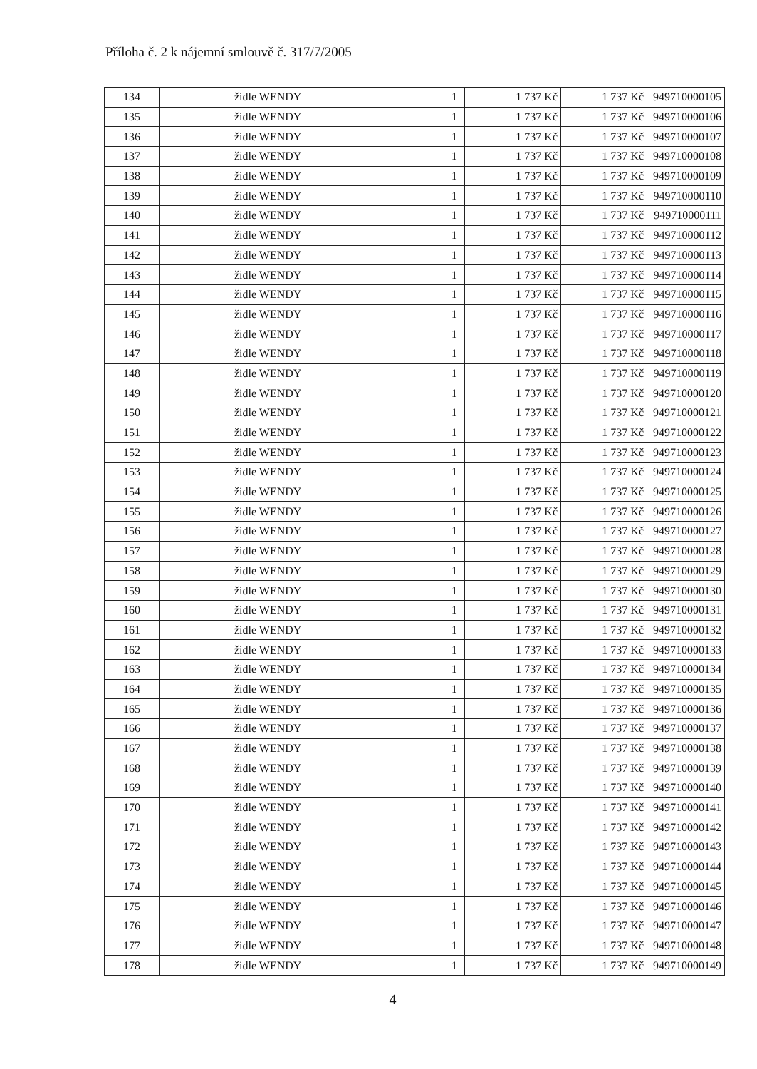Příloha č. 2 k nájemní smlouvě č. 317/7/2005
| 134 | | židle WENDY | 1 | 1 737 Kč | 1 737 Kč | 949710000105 |
| 135 | | židle WENDY | 1 | 1 737 Kč | 1 737 Kč | 949710000106 |
| 136 | | židle WENDY | 1 | 1 737 Kč | 1 737 Kč | 949710000107 |
| 137 | | židle WENDY | 1 | 1 737 Kč | 1 737 Kč | 949710000108 |
| 138 | | židle WENDY | 1 | 1 737 Kč | 1 737 Kč | 949710000109 |
| 139 | | židle WENDY | 1 | 1 737 Kč | 1 737 Kč | 949710000110 |
| 140 | | židle WENDY | 1 | 1 737 Kč | 1 737 Kč | 949710000111 |
| 141 | | židle WENDY | 1 | 1 737 Kč | 1 737 Kč | 949710000112 |
| 142 | | židle WENDY | 1 | 1 737 Kč | 1 737 Kč | 949710000113 |
| 143 | | židle WENDY | 1 | 1 737 Kč | 1 737 Kč | 949710000114 |
| 144 | | židle WENDY | 1 | 1 737 Kč | 1 737 Kč | 949710000115 |
| 145 | | židle WENDY | 1 | 1 737 Kč | 1 737 Kč | 949710000116 |
| 146 | | židle WENDY | 1 | 1 737 Kč | 1 737 Kč | 949710000117 |
| 147 | | židle WENDY | 1 | 1 737 Kč | 1 737 Kč | 949710000118 |
| 148 | | židle WENDY | 1 | 1 737 Kč | 1 737 Kč | 949710000119 |
| 149 | | židle WENDY | 1 | 1 737 Kč | 1 737 Kč | 949710000120 |
| 150 | | židle WENDY | 1 | 1 737 Kč | 1 737 Kč | 949710000121 |
| 151 | | židle WENDY | 1 | 1 737 Kč | 1 737 Kč | 949710000122 |
| 152 | | židle WENDY | 1 | 1 737 Kč | 1 737 Kč | 949710000123 |
| 153 | | židle WENDY | 1 | 1 737 Kč | 1 737 Kč | 949710000124 |
| 154 | | židle WENDY | 1 | 1 737 Kč | 1 737 Kč | 949710000125 |
| 155 | | židle WENDY | 1 | 1 737 Kč | 1 737 Kč | 949710000126 |
| 156 | | židle WENDY | 1 | 1 737 Kč | 1 737 Kč | 949710000127 |
| 157 | | židle WENDY | 1 | 1 737 Kč | 1 737 Kč | 949710000128 |
| 158 | | židle WENDY | 1 | 1 737 Kč | 1 737 Kč | 949710000129 |
| 159 | | židle WENDY | 1 | 1 737 Kč | 1 737 Kč | 949710000130 |
| 160 | | židle WENDY | 1 | 1 737 Kč | 1 737 Kč | 949710000131 |
| 161 | | židle WENDY | 1 | 1 737 Kč | 1 737 Kč | 949710000132 |
| 162 | | židle WENDY | 1 | 1 737 Kč | 1 737 Kč | 949710000133 |
| 163 | | židle WENDY | 1 | 1 737 Kč | 1 737 Kč | 949710000134 |
| 164 | | židle WENDY | 1 | 1 737 Kč | 1 737 Kč | 949710000135 |
| 165 | | židle WENDY | 1 | 1 737 Kč | 1 737 Kč | 949710000136 |
| 166 | | židle WENDY | 1 | 1 737 Kč | 1 737 Kč | 949710000137 |
| 167 | | židle WENDY | 1 | 1 737 Kč | 1 737 Kč | 949710000138 |
| 168 | | židle WENDY | 1 | 1 737 Kč | 1 737 Kč | 949710000139 |
| 169 | | židle WENDY | 1 | 1 737 Kč | 1 737 Kč | 949710000140 |
| 170 | | židle WENDY | 1 | 1 737 Kč | 1 737 Kč | 949710000141 |
| 171 | | židle WENDY | 1 | 1 737 Kč | 1 737 Kč | 949710000142 |
| 172 | | židle WENDY | 1 | 1 737 Kč | 1 737 Kč | 949710000143 |
| 173 | | židle WENDY | 1 | 1 737 Kč | 1 737 Kč | 949710000144 |
| 174 | | židle WENDY | 1 | 1 737 Kč | 1 737 Kč | 949710000145 |
| 175 | | židle WENDY | 1 | 1 737 Kč | 1 737 Kč | 949710000146 |
| 176 | | židle WENDY | 1 | 1 737 Kč | 1 737 Kč | 949710000147 |
| 177 | | židle WENDY | 1 | 1 737 Kč | 1 737 Kč | 949710000148 |
| 178 | | židle WENDY | 1 | 1 737 Kč | 1 737 Kč | 949710000149 |
4